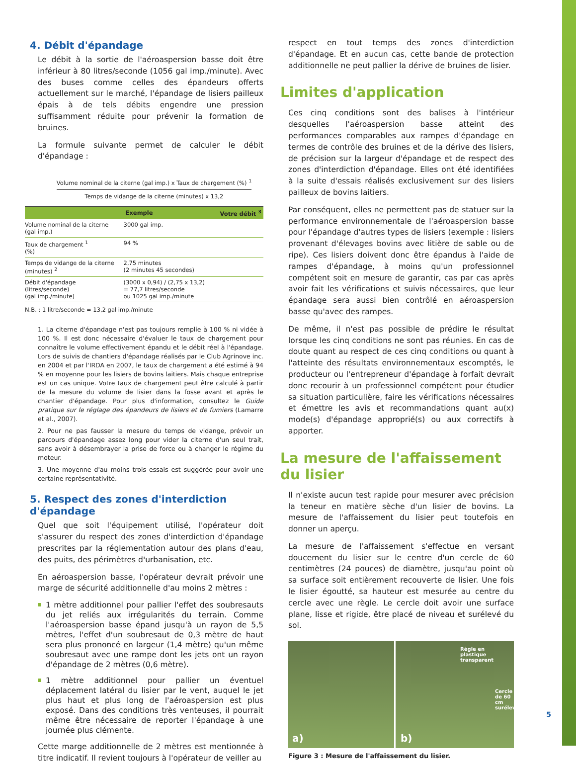4. Débit d'épandage
Le débit à la sortie de l'aéroaspersion basse doit être inférieur à 80 litres/seconde (1056 gal imp./minute). Avec des buses comme celles des épandeurs offerts actuellement sur le marché, l'épandage de lisiers pailleux épais à de tels débits engendre une pression suffisamment réduite pour prévenir la formation de bruines.
La formule suivante permet de calculer le débit d'épandage :
Volume nominal de la citerne (gal imp.) x Taux de chargement (%) <sup>1</sup>
Temps de vidange de la citerne (minutes) x 13,2
| | Exemple | Votre débit <sup>3</sup> |
| --- | --- | --- |
| Volume nominal de la citerne (gal imp.) | 3000 gal imp. | |
| Taux de chargement <sup>1</sup> (%) | 94 % | |
| Temps de vidange de la citerne (minutes) <sup>2</sup> | 2,75 minutes (2 minutes 45 secondes) | |
| Débit d'épandage (litres/seconde) (gal imp./minute) | (3000 x 0,94) / (2,75 x 13,2) = 77,7 litres/seconde ou 1025 gal imp./minute | |
N.B. : 1 litre/seconde = 13,2 gal imp./minute
1. La citerne d'épandage n'est pas toujours remplie à 100 % ni vidée à 100 %. Il est donc nécessaire d'évaluer le taux de chargement pour connaître le volume effectivement épandu et le débit réel à l'épandage. Lors de suivis de chantiers d'épandage réalisés par le Club Agrinove inc. en 2004 et par l'IRDA en 2007, le taux de chargement a été estimé à 94 % en moyenne pour les lisiers de bovins laitiers. Mais chaque entreprise est un cas unique. Votre taux de chargement peut être calculé à partir de la mesure du volume de lisier dans la fosse avant et après le chantier d'épandage. Pour plus d'information, consultez le Guide pratique sur le réglage des épandeurs de lisiers et de fumiers (Lamarre et al., 2007).
2. Pour ne pas fausser la mesure du temps de vidange, prévoir un parcours d'épandage assez long pour vider la citerne d'un seul trait, sans avoir à désembrayer la prise de force ou à changer le régime du moteur.
3. Une moyenne d'au moins trois essais est suggérée pour avoir une certaine représentativité.
5. Respect des zones d'interdiction d'épandage
Quel que soit l'équipement utilisé, l'opérateur doit s'assurer du respect des zones d'interdiction d'épandage prescrites par la réglementation autour des plans d'eau, des puits, des périmètres d'urbanisation, etc.
En aéroaspersion basse, l'opérateur devrait prévoir une marge de sécurité additionnelle d'au moins 2 mètres :
1 mètre additionnel pour pallier l'effet des soubresauts du jet reliés aux irrégularités du terrain. Comme l'aéroaspersion basse épand jusqu'à un rayon de 5,5 mètres, l'effet d'un soubresaut de 0,3 mètre de haut sera plus prononcé en largeur (1,4 mètre) qu'un même soubresaut avec une rampe dont les jets ont un rayon d'épandage de 2 mètres (0,6 mètre).
1 mètre additionnel pour pallier un éventuel déplacement latéral du lisier par le vent, auquel le jet plus haut et plus long de l'aéroaspersion est plus exposé. Dans des conditions très venteuses, il pourrait même être nécessaire de reporter l'épandage à une journée plus clémente.
Cette marge additionnelle de 2 mètres est mentionnée à titre indicatif. Il revient toujours à l'opérateur de veiller au
respect en tout temps des zones d'interdiction d'épandage. Et en aucun cas, cette bande de protection additionnelle ne peut pallier la dérive de bruines de lisier.
Limites d'application
Ces cinq conditions sont des balises à l'intérieur desquelles l'aéroaspersion basse atteint des performances comparables aux rampes d'épandage en termes de contrôle des bruines et de la dérive des lisiers, de précision sur la largeur d'épandage et de respect des zones d'interdiction d'épandage. Elles ont été identifiées à la suite d'essais réalisés exclusivement sur des lisiers pailleux de bovins laitiers.
Par conséquent, elles ne permettent pas de statuer sur la performance environnementale de l'aéroaspersion basse pour l'épandage d'autres types de lisiers (exemple : lisiers provenant d'élevages bovins avec litière de sable ou de ripe). Ces lisiers doivent donc être épandus à l'aide de rampes d'épandage, à moins qu'un professionnel compétent soit en mesure de garantir, cas par cas après avoir fait les vérifications et suivis nécessaires, que leur épandage sera aussi bien contrôlé en aéroaspersion basse qu'avec des rampes.
De même, il n'est pas possible de prédire le résultat lorsque les cinq conditions ne sont pas réunies. En cas de doute quant au respect de ces cinq conditions ou quant à l'atteinte des résultats environnementaux escomptés, le producteur ou l'entrepreneur d'épandage à forfait devrait donc recourir à un professionnel compétent pour étudier sa situation particulière, faire les vérifications nécessaires et émettre les avis et recommandations quant au(x) mode(s) d'épandage approprié(s) ou aux correctifs à apporter.
La mesure de l'affaissement du lisier
Il n'existe aucun test rapide pour mesurer avec précision la teneur en matière sèche d'un lisier de bovins. La mesure de l'affaissement du lisier peut toutefois en donner un aperçu.
La mesure de l'affaissement s'effectue en versant doucement du lisier sur le centre d'un cercle de 60 centimètres (24 pouces) de diamètre, jusqu'au point où sa surface soit entièrement recouverte de lisier. Une fois le lisier égoutté, sa hauteur est mesurée au centre du cercle avec une règle. Le cercle doit avoir une surface plane, lisse et rigide, être placé de niveau et surélevé du sol.
a)
Règle en
plastique
transparent
Cercle
de 60 cm
surélevé
b)
Figure 3 : Mesure de l'affaissement du lisier.
5